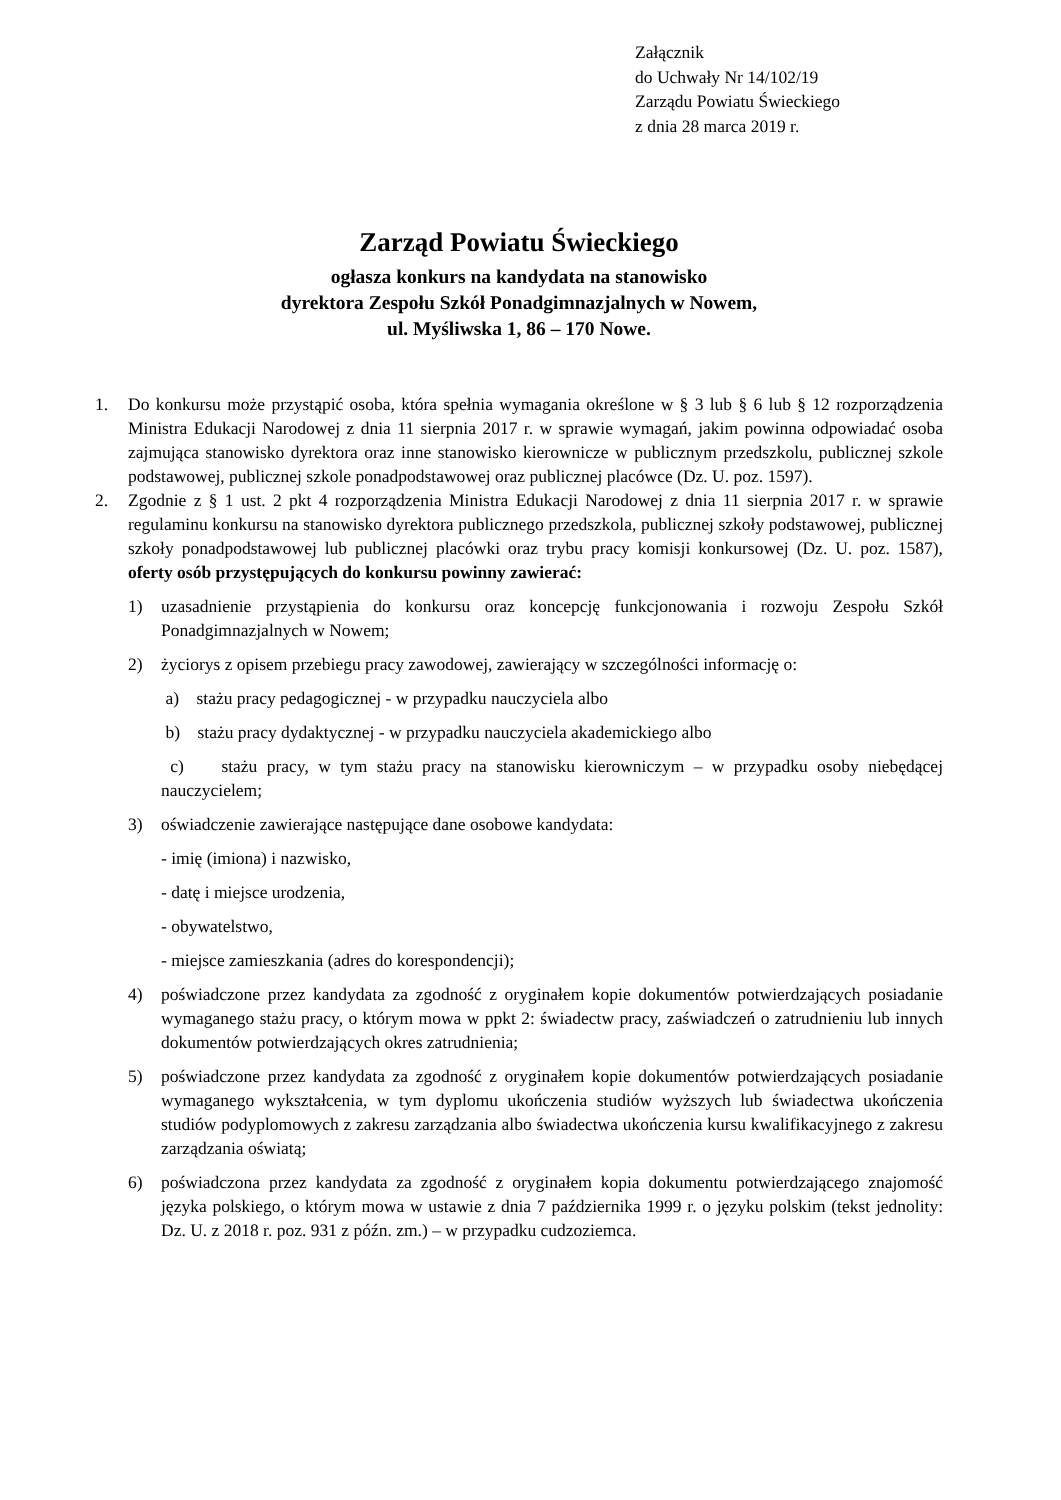Załącznik
do Uchwały Nr 14/102/19
Zarządu Powiatu Świeckiego
z dnia 28 marca 2019 r.
Zarząd Powiatu Świeckiego
ogłasza konkurs na kandydata na stanowisko
dyrektora Zespołu Szkół Ponadgimnazjalnych w Nowem,
ul. Myśliwska 1, 86 – 170 Nowe.
1. Do konkursu może przystąpić osoba, która spełnia wymagania określone w § 3 lub § 6 lub § 12 rozporządzenia Ministra Edukacji Narodowej z dnia 11 sierpnia 2017 r. w sprawie wymagań, jakim powinna odpowiadać osoba zajmująca stanowisko dyrektora oraz inne stanowisko kierownicze w publicznym przedszkolu, publicznej szkole podstawowej, publicznej szkole ponadpodstawowej oraz publicznej placówce (Dz. U. poz. 1597).
2. Zgodnie z § 1 ust. 2 pkt 4 rozporządzenia Ministra Edukacji Narodowej z dnia 11 sierpnia 2017 r. w sprawie regulaminu konkursu na stanowisko dyrektora publicznego przedszkola, publicznej szkoły podstawowej, publicznej szkoły ponadpodstawowej lub publicznej placówki oraz trybu pracy komisji konkursowej (Dz. U. poz. 1587), oferty osób przystępujących do konkursu powinny zawierać:
1) uzasadnienie przystąpienia do konkursu oraz koncepcję funkcjonowania i rozwoju Zespołu Szkół Ponadgimnazjalnych w Nowem;
2) życiorys z opisem przebiegu pracy zawodowej, zawierający w szczególności informację o:
a) stażu pracy pedagogicznej - w przypadku nauczyciela albo
b) stażu pracy dydaktycznej - w przypadku nauczyciela akademickiego albo
c) stażu pracy, w tym stażu pracy na stanowisku kierowniczym – w przypadku osoby niebędącej nauczycielem;
3) oświadczenie zawierające następujące dane osobowe kandydata:
- imię (imiona) i nazwisko,
- datę i miejsce urodzenia,
- obywatelstwo,
- miejsce zamieszkania (adres do korespondencji);
4) poświadczone przez kandydata za zgodność z oryginałem kopie dokumentów potwierdzających posiadanie wymaganego stażu pracy, o którym mowa w ppkt 2: świadectw pracy, zaświadczeń o zatrudnieniu lub innych dokumentów potwierdzających okres zatrudnienia;
5) poświadczone przez kandydata za zgodność z oryginałem kopie dokumentów potwierdzających posiadanie wymaganego wykształcenia, w tym dyplomu ukończenia studiów wyższych lub świadectwa ukończenia studiów podyplomowych z zakresu zarządzania albo świadectwa ukończenia kursu kwalifikacyjnego z zakresu zarządzania oświatą;
6) poświadczona przez kandydata za zgodność z oryginałem kopia dokumentu potwierdzającego znajomość języka polskiego, o którym mowa w ustawie z dnia 7 października 1999 r. o języku polskim (tekst jednolity: Dz. U. z 2018 r. poz. 931 z późn. zm.) – w przypadku cudzoziemca.